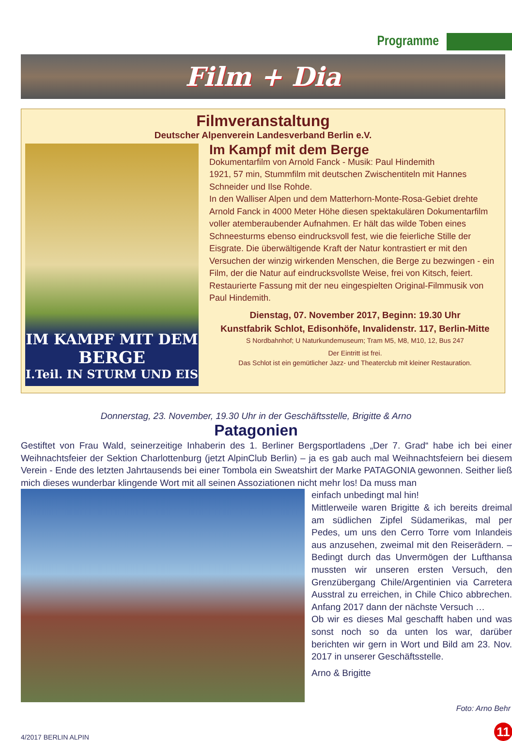Programme
Film + Dia
Filmveranstaltung
Deutscher Alpenverein Landesverband Berlin e.V.
IM KAMPF MIT DEM
BERGE
I.Teil. IN STURM UND EIS
Im Kampf mit dem Berge
Dokumentarfilm von Arnold Fanck - Musik: Paul Hindemith
1921, 57 min, Stummfilm mit deutschen Zwischentiteln mit Hannes Schneider und Ilse Rohde.
In den Walliser Alpen und dem Matterhorn-Monte-Rosa-Gebiet drehte Arnold Fanck in 4000 Meter Höhe diesen spektakulären Dokumentarfilm voller atemberaubender Aufnahmen. Er hält das wilde Toben eines Schneesturms ebenso eindrucksvoll fest, wie die feierliche Stille der Eisgrate. Die überwältigende Kraft der Natur kontrastiert er mit den Versuchen der winzig wirkenden Menschen, die Berge zu bezwingen - ein Film, der die Natur auf eindrucksvollste Weise, frei von Kitsch, feiert.
Restaurierte Fassung mit der neu eingespielten Original-Filmmusik von Paul Hindemith.
Dienstag, 07. November 2017, Beginn: 19.30 Uhr
Kunstfabrik Schlot, Edisonhöfe, Invalidenstr. 117, Berlin-Mitte
S Nordbahnhof; U Naturkundemuseum; Tram M5, M8, M10, 12, Bus 247
Der Eintritt ist frei.
Das Schlot ist ein gemütlicher Jazz- und Theaterclub mit kleiner Restauration.
Donnerstag, 23. November, 19.30 Uhr in der Geschäftsstelle, Brigitte & Arno
Patagonien
Gestiftet von Frau Wald, seinerzeitige Inhaberin des 1. Berliner Bergsportladens „Der 7. Grad“ habe ich bei einer Weihnachtsfeier der Sektion Charlottenburg (jetzt AlpinClub Berlin) – ja es gab auch mal Weihnachtsfeiern bei diesem Verein - Ende des letzten Jahrtausends bei einer Tombola ein Sweatshirt der Marke PATAGONIA gewonnen. Seither ließ mich dieses wunderbar klingende Wort mit all seinen Assoziationen nicht mehr los! Da muss man
einfach unbedingt mal hin!
Mittlerweile waren Brigitte & ich bereits dreimal am südlichen Zipfel Südamerikas, mal per Pedes, um uns den Cerro Torre vom Inlandeis aus anzusehen, zweimal mit den Reiserädern. – Bedingt durch das Unvermögen der Lufthansa mussten wir unseren ersten Versuch, den Grenzübergang Chile/Argentinien via Carretera Ausstral zu erreichen, in Chile Chico abbrechen. Anfang 2017 dann der nächste Versuch …
Ob wir es dieses Mal geschafft haben und was sonst noch so da unten los war, darüber berichten wir gern in Wort und Bild am 23. Nov. 2017 in unserer Geschäftsstelle.
Arno & Brigitte
Foto: Arno Behr
4/2017 BERLIN ALPIN 11